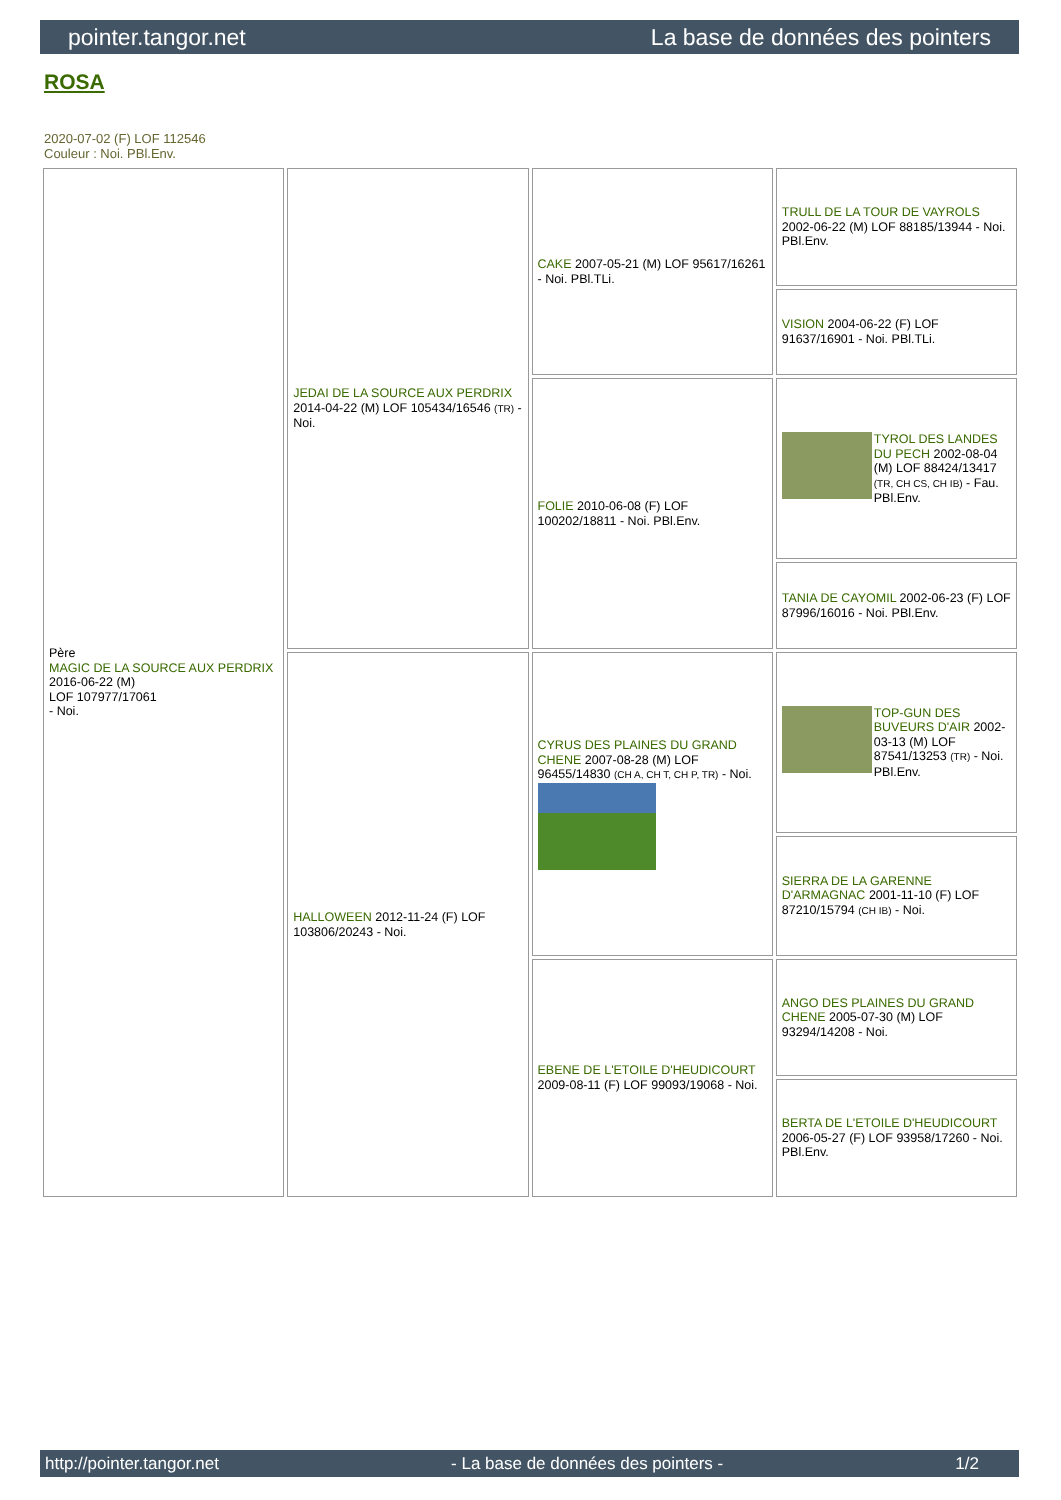pointer.tangor.net La base de données des pointers
ROSA
2020-07-02 (F) LOF 112546
Couleur : Noi. PBl.Env.
| Père MAGIC DE LA SOURCE AUX PERDRIX 2016-06-22 (M) LOF 107977/17061 - Noi. | JEDAI DE LA SOURCE AUX PERDRIX 2014-04-22 (M) LOF 105434/16546 (TR) - Noi. | CAKE 2007-05-21 (M) LOF 95617/16261 - Noi. PBl.TLi. | TRULL DE LA TOUR DE VAYROLS 2002-06-22 (M) LOF 88185/13944 - Noi. PBl.Env. |
| | | | VISION 2004-06-22 (F) LOF 91637/16901 - Noi. PBl.TLi. |
| | | FOLIE 2010-06-08 (F) LOF 100202/18811 - Noi. PBl.Env. | TYROL DES LANDES DU PECH 2002-08-04 (M) LOF 88424/13417 (TR, CH CS, CH IB) - Fau. PBl.Env. |
| | | | TANIA DE CAYOMIL 2002-06-23 (F) LOF 87996/16016 - Noi. PBl.Env. |
| | HALLOWEEN 2012-11-24 (F) LOF 103806/20243 - Noi. | CYRUS DES PLAINES DU GRAND CHENE 2007-08-28 (M) LOF 96455/14830 (CH A, CH T, CH P, TR) - Noi. | TOP-GUN DES BUVEURS D'AIR 2002-03-13 (M) LOF 87541/13253 (TR) - Noi. PBl.Env. |
| | | | SIERRA DE LA GARENNE D'ARMAGNAC 2001-11-10 (F) LOF 87210/15794 (CH IB) - Noi. |
| | | EBENE DE L'ETOILE D'HEUDICOURT 2009-08-11 (F) LOF 99093/19068 - Noi. | ANGO DES PLAINES DU GRAND CHENE 2005-07-30 (M) LOF 93294/14208 - Noi. |
| | | | BERTA DE L'ETOILE D'HEUDICOURT 2006-05-27 (F) LOF 93958/17260 - Noi. PBl.Env. |
http://pointer.tangor.net - La base de données des pointers - 1/2